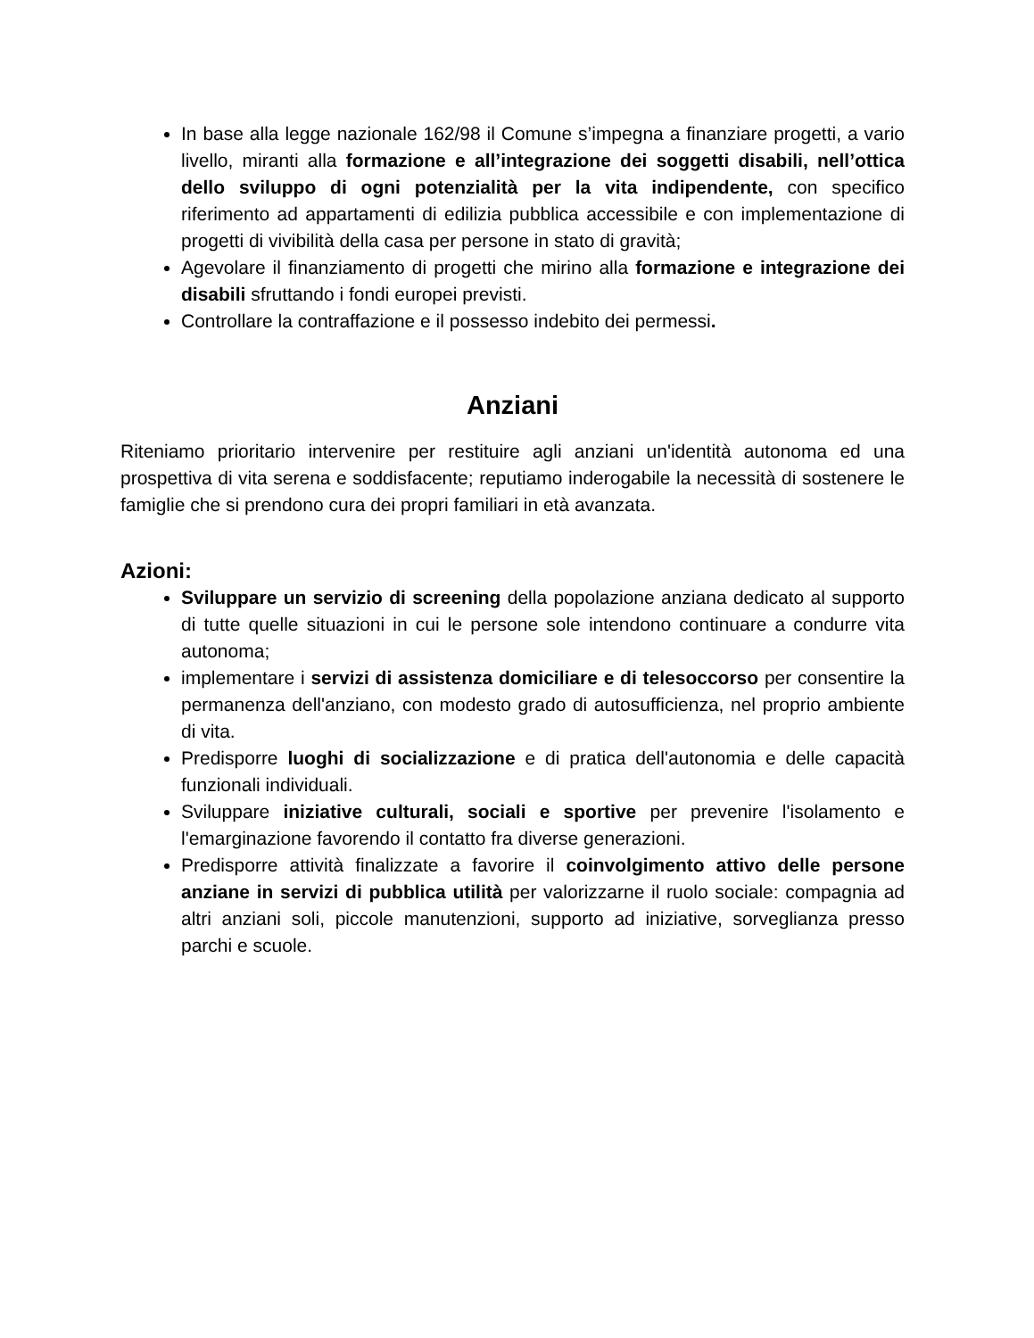In base alla legge nazionale 162/98 il Comune s’impegna a finanziare progetti, a vario livello, miranti alla formazione e all’integrazione dei soggetti disabili, nell’ottica dello sviluppo di ogni potenzialità per la vita indipendente, con specifico riferimento ad appartamenti di edilizia pubblica accessibile e con implementazione di progetti di vivibilità della casa per persone in stato di gravità;
Agevolare il finanziamento di progetti che mirino alla formazione e integrazione dei disabili sfruttando i fondi europei previsti.
Controllare la contraffazione e il possesso indebito dei permessi.
Anziani
Riteniamo prioritario intervenire per restituire agli anziani un'identità autonoma ed una prospettiva di vita serena e soddisfacente; reputiamo inderogabile la necessità di sostenere le famiglie che si prendono cura dei propri familiari in età avanzata.
Azioni:
Sviluppare un servizio di screening della popolazione anziana dedicato al supporto di tutte quelle situazioni in cui le persone sole intendono continuare a condurre vita autonoma;
implementare i servizi di assistenza domiciliare e di telesoccorso per consentire la permanenza dell'anziano, con modesto grado di autosufficienza, nel proprio ambiente di vita.
Predisporre luoghi di socializzazione e di pratica dell'autonomia e delle capacità funzionali individuali.
Sviluppare iniziative culturali, sociali e sportive per prevenire l'isolamento e l'emarginazione favorendo il contatto fra diverse generazioni.
Predisporre attività finalizzate a favorire il coinvolgimento attivo delle persone anziane in servizi di pubblica utilità per valorizzarne il ruolo sociale: compagnia ad altri anziani soli, piccole manutenzioni, supporto ad iniziative, sorveglianza presso parchi e scuole.